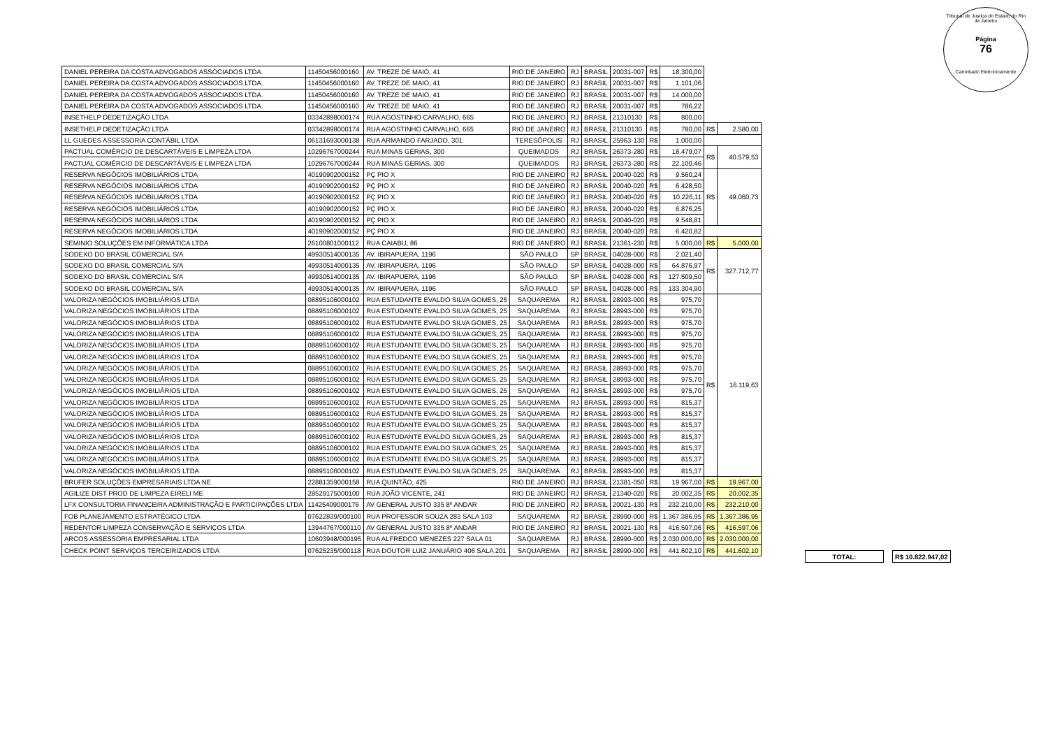Tribunal de Justiça do Estado do Rio de Janeiro
Página
76
Carimbado Eletronicamente
| DANIEL PEREIRA DA COSTA ADVOGADOS ASSOCIADOS LTDA. | 11450456000160 | AV. TREZE DE MAIO, 41 | RIO DE JANEIRO | RJ | BRASIL | 20031-007 | R$ | 18.300,00 | | |
| DANIEL PEREIRA DA COSTA ADVOGADOS ASSOCIADOS LTDA. | 11450456000160 | AV. TREZE DE MAIO, 41 | RIO DE JANEIRO | RJ | BRASIL | 20031-007 | R$ | 1.101,06 | | |
| DANIEL PEREIRA DA COSTA ADVOGADOS ASSOCIADOS LTDA. | 11450456000160 | AV. TREZE DE MAIO, 41 | RIO DE JANEIRO | RJ | BRASIL | 20031-007 | R$ | 14.000,00 | | |
| DANIEL PEREIRA DA COSTA ADVOGADOS ASSOCIADOS LTDA. | 11450456000160 | AV. TREZE DE MAIO, 41 | RIO DE JANEIRO | RJ | BRASIL | 20031-007 | R$ | 786,22 | | |
| INSETHELP DEDETIZAÇÃO LTDA | 03342898000174 | RUA AGOSTINHO CARVALHO, 665 | RIO DE JANEIRO | RJ | BRASIL | 21310130 | R$ | 800,00 | | |
| INSETHELP DEDETIZAÇÃO LTDA | 03342898000174 | RUA AGOSTINHO CARVALHO, 665 | RIO DE JANEIRO | RJ | BRASIL | 21310130 | R$ | 780,00 | R$ | 2.580,00 |
| LL GUEDES ASSESSORIA CONTÁBIL LTDA | 06131693000138 | RUA ARMANDO FARJADO, 301 | TERESÓPOLIS | RJ | BRASIL | 25963-130 | R$ | 1.000,00 | | |
| PACTUAL COMÉRCIO DE DESCARTÁVEIS E LIMPEZA LTDA | 10296767000244 | RUA MINAS GERIAS, 300 | QUEIMADOS | RJ | BRASIL | 26373-280 | R$ | 18.479,07 | R$ | 40.579,53 |
| PACTUAL COMÉRCIO DE DESCARTÁVEIS E LIMPEZA LTDA | 10296767000244 | RUA MINAS GERIAS, 300 | QUEIMADOS | RJ | BRASIL | 26373-280 | R$ | 22.100,46 | | |
| RESERVA NEGÓCIOS IMOBILIÁRIOS LTDA | 40190902000152 | PÇ PIO X | RIO DE JANEIRO | RJ | BRASIL | 20040-020 | R$ | 9.560,24 | R$ | 49.060,73 |
| RESERVA NEGÓCIOS IMOBILIÁRIOS LTDA | 40190902000152 | PÇ PIO X | RIO DE JANEIRO | RJ | BRASIL | 20040-020 | R$ | 6.428,50 | | |
| RESERVA NEGÓCIOS IMOBILIÁRIOS LTDA | 40190902000152 | PÇ PIO X | RIO DE JANEIRO | RJ | BRASIL | 20040-020 | R$ | 10.226,11 | | |
| RESERVA NEGÓCIOS IMOBILIÁRIOS LTDA | 40190902000152 | PÇ PIO X | RIO DE JANEIRO | RJ | BRASIL | 20040-020 | R$ | 6.876,25 | | |
| RESERVA NEGÓCIOS IMOBILIÁRIOS LTDA | 40190902000152 | PÇ PIO X | RIO DE JANEIRO | RJ | BRASIL | 20040-020 | R$ | 9.548,81 | | |
| RESERVA NEGÓCIOS IMOBILIÁRIOS LTDA | 40190902000152 | PÇ PIO X | RIO DE JANEIRO | RJ | BRASIL | 20040-020 | R$ | 6.420,82 | | |
| SEMINIO SOLUÇÕES EM INFORMÁTICA LTDA | 26100801000112 | RUA CAIABU, 86 | RIO DE JANEIRO | RJ | BRASIL | 21361-230 | R$ | 5.000,00 | R$ | 5.000,00 |
| SODEXO DO BRASIL COMERCIAL S/A | 49930514000135 | AV. IBIRAPUERA, 1196 | SÃO PAULO | SP | BRASIL | 04028-000 | R$ | 2.021,40 | R$ | 327.712,77 |
| SODEXO DO BRASIL COMERCIAL S/A | 49930514000135 | AV. IBIRAPUERA, 1196 | SÃO PAULO | SP | BRASIL | 04028-000 | R$ | 64.876,97 | | |
| SODEXO DO BRASIL COMERCIAL S/A | 49930514000135 | AV. IBIRAPUERA, 1196 | SÃO PAULO | SP | BRASIL | 04028-000 | R$ | 127.509,50 | | |
| SODEXO DO BRASIL COMERCIAL S/A | 49930514000135 | AV. IBIRAPUERA, 1196 | SÃO PAULO | SP | BRASIL | 04028-000 | R$ | 133.304,90 | | |
| VALORIZA NEGÓCIOS IMOBILIÁRIOS LTDA | 08895106000102 | RUA ESTUDANTE EVALDO SILVA GOMES, 25 | SAQUAREMA | RJ | BRASIL | 28993-000 | R$ | 975,70 | R$ | 16.119,63 |
| VALORIZA NEGÓCIOS IMOBILIÁRIOS LTDA | 08895106000102 | RUA ESTUDANTE EVALDO SILVA GOMES, 25 | SAQUAREMA | RJ | BRASIL | 28993-000 | R$ | 975,70 | | |
| VALORIZA NEGÓCIOS IMOBILIÁRIOS LTDA | 08895106000102 | RUA ESTUDANTE EVALDO SILVA GOMES, 25 | SAQUAREMA | RJ | BRASIL | 28993-000 | R$ | 975,70 | | |
| VALORIZA NEGÓCIOS IMOBILIÁRIOS LTDA | 08895106000102 | RUA ESTUDANTE EVALDO SILVA GOMES, 25 | SAQUAREMA | RJ | BRASIL | 28993-000 | R$ | 975,70 | | |
| VALORIZA NEGÓCIOS IMOBILIÁRIOS LTDA | 08895106000102 | RUA ESTUDANTE EVALDO SILVA GOMES, 25 | SAQUAREMA | RJ | BRASIL | 28993-000 | R$ | 975,70 | | |
| VALORIZA NEGÓCIOS IMOBILIÁRIOS LTDA | 08895106000102 | RUA ESTUDANTE EVALDO SILVA GOMES, 25 | SAQUAREMA | RJ | BRASIL | 28993-000 | R$ | 975,70 | | |
| VALORIZA NEGÓCIOS IMOBILIÁRIOS LTDA | 08895106000102 | RUA ESTUDANTE EVALDO SILVA GOMES, 25 | SAQUAREMA | RJ | BRASIL | 28993-000 | R$ | 975,70 | | |
| VALORIZA NEGÓCIOS IMOBILIÁRIOS LTDA | 08895106000102 | RUA ESTUDANTE EVALDO SILVA GOMES, 25 | SAQUAREMA | RJ | BRASIL | 28993-000 | R$ | 975,70 | | |
| VALORIZA NEGÓCIOS IMOBILIÁRIOS LTDA | 08895106000102 | RUA ESTUDANTE EVALDO SILVA GOMES, 25 | SAQUAREMA | RJ | BRASIL | 28993-000 | R$ | 975,70 | | |
| VALORIZA NEGÓCIOS IMOBILIÁRIOS LTDA | 08895106000102 | RUA ESTUDANTE EVALDO SILVA GOMES, 25 | SAQUAREMA | RJ | BRASIL | 28993-000 | R$ | 815,37 | | |
| VALORIZA NEGÓCIOS IMOBILIÁRIOS LTDA | 08895106000102 | RUA ESTUDANTE EVALDO SILVA GOMES, 25 | SAQUAREMA | RJ | BRASIL | 28993-000 | R$ | 815,37 | | |
| VALORIZA NEGÓCIOS IMOBILIÁRIOS LTDA | 08895106000102 | RUA ESTUDANTE EVALDO SILVA GOMES, 25 | SAQUAREMA | RJ | BRASIL | 28993-000 | R$ | 815,37 | | |
| VALORIZA NEGÓCIOS IMOBILIÁRIOS LTDA | 08895106000102 | RUA ESTUDANTE EVALDO SILVA GOMES, 25 | SAQUAREMA | RJ | BRASIL | 28993-000 | R$ | 815,37 | | |
| VALORIZA NEGÓCIOS IMOBILIÁRIOS LTDA | 08895106000102 | RUA ESTUDANTE EVALDO SILVA GOMES, 25 | SAQUAREMA | RJ | BRASIL | 28993-000 | R$ | 815,37 | | |
| VALORIZA NEGÓCIOS IMOBILIÁRIOS LTDA | 08895106000102 | RUA ESTUDANTE EVALDO SILVA GOMES, 25 | SAQUAREMA | RJ | BRASIL | 28993-000 | R$ | 815,37 | | |
| VALORIZA NEGÓCIOS IMOBILIÁRIOS LTDA | 08895106000102 | RUA ESTUDANTE EVALDO SILVA GOMES, 25 | SAQUAREMA | RJ | BRASIL | 28993-000 | R$ | 815,37 | | |
| BRUFER SOLUÇÕES EMPRESARIAIS LTDA NE | 22881359000158 | RUA QUINTÃO, 425 | RIO DE JANEIRO | RJ | BRASIL | 21381-050 | R$ | 19.967,00 | R$ | 19.967,00 |
| AGILIZE DIST PROD DE LIMPEZA EIRELI ME | 28529175000100 | RUA JOÃO VICENTE, 241 | RIO DE JANEIRO | RJ | BRASIL | 21340-020 | R$ | 20.002,35 | R$ | 20.002,35 |
| LFX CONSULTORIA FINANCEIRA ADMINISTRAÇÃO E PARTICIPAÇÕES LTDA | 11425409000176 | AV GENERAL JUSTO 335 8º ANDAR | RIO DE JANEIRO | RJ | BRASIL | 20021-130 | R$ | 232.210,00 | R$ | 232.210,00 |
| FOB PLANEJAMENTO ESTRATÉGICO LTDA | 07622839/000100 | RUA PROFESSOR SOUZA 283 SALA 103 | SAQUAREMA | RJ | BRASIL | 28990-000 | R$ | 1.367.386,95 | R$ | 1.367.386,95 |
| REDENTOR LIMPEZA CONSERVAÇÃO E SERVIÇOS LTDA | 13944767/000110 | AV GENERAL JUSTO 335 8º ANDAR | RIO DE JANEIRO | RJ | BRASIL | 20021-130 | R$ | 416.597,06 | R$ | 416.597,06 |
| ARCOS ASSESSORIA EMPRESARIAL LTDA | 10603948/000195 | RUA ALFREDCO MENEZES 227 SALA 01 | SAQUAREMA | RJ | BRASIL | 28990-000 | R$ | 2.030.000,00 | R$ | 2.030.000,00 |
| CHECK POINT SERVIÇOS TERCEIRIZADOS LTDA | 07625235/000118 | RUA DOUTOR LUIZ JANUÁRIO 406 SALA 201 | SAQUAREMA | RJ | BRASIL | 28990-000 | R$ | 441.602,10 | R$ | 441.602,10 |
| TOTAL: | | R$ 10.822.947,02 |